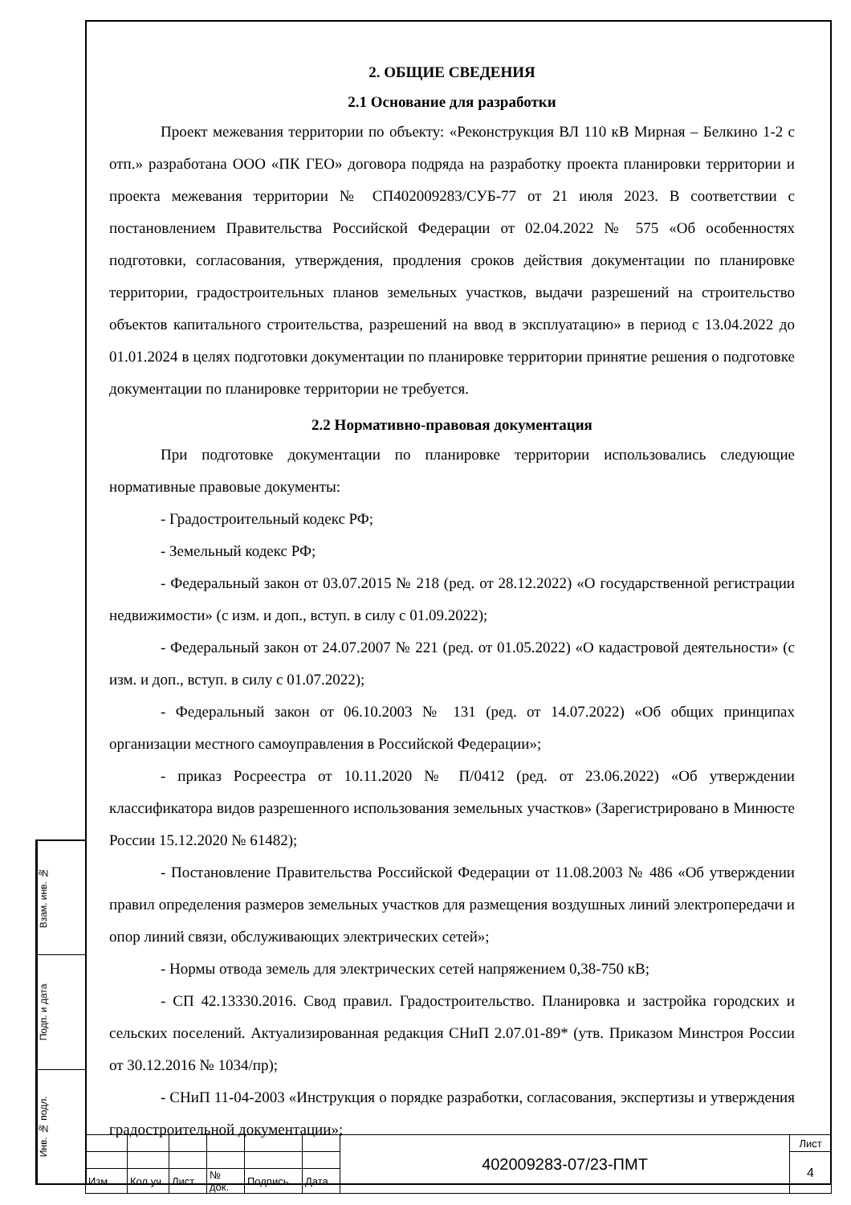2. ОБЩИЕ СВЕДЕНИЯ
2.1 Основание для разработки
Проект межевания территории по объекту: «Реконструкция ВЛ 110 кВ Мирная – Белкино 1-2 с отп.» разработана ООО «ПК ГЕО» договора подряда на разработку проекта планировки территории и проекта межевания территории № СП402009283/СУБ-77 от 21 июля 2023. В соответствии с постановлением Правительства Российской Федерации от 02.04.2022 № 575 «Об особенностях подготовки, согласования, утверждения, продления сроков действия документации по планировке территории, градостроительных планов земельных участков, выдачи разрешений на строительство объектов капитального строительства, разрешений на ввод в эксплуатацию» в период с 13.04.2022 до 01.01.2024 в целях подготовки документации по планировке территории принятие решения о подготовке документации по планировке территории не требуется.
2.2 Нормативно-правовая документация
При подготовке документации по планировке территории использовались следующие нормативные правовые документы:
- Градостроительный кодекс РФ;
- Земельный кодекс РФ;
- Федеральный закон от 03.07.2015 № 218 (ред. от 28.12.2022) «О государственной регистрации недвижимости» (с изм. и доп., вступ. в силу с 01.09.2022);
- Федеральный закон от 24.07.2007 № 221 (ред. от 01.05.2022) «О кадастровой деятельности» (с изм. и доп., вступ. в силу с 01.07.2022);
- Федеральный закон от 06.10.2003 № 131 (ред. от 14.07.2022) «Об общих принципах организации местного самоуправления в Российской Федерации»;
- приказ Росреестра от 10.11.2020 № П/0412 (ред. от 23.06.2022) «Об утверждении классификатора видов разрешенного использования земельных участков» (Зарегистрировано в Минюсте России 15.12.2020 № 61482);
- Постановление Правительства Российской Федерации от 11.08.2003 № 486 «Об утверждении правил определения размеров земельных участков для размещения воздушных линий электропередачи и опор линий связи, обслуживающих электрических сетей»;
- Нормы отвода земель для электрических сетей напряжением 0,38-750 кВ;
- СП 42.13330.2016. Свод правил. Градостроительство. Планировка и застройка городских и сельских поселений. Актуализированная редакция СНиП 2.07.01-89* (утв. Приказом Минстроя России от 30.12.2016 № 1034/пр);
- СНиП 11-04-2003 «Инструкция о порядке разработки, согласования, экспертизы и утверждения градостроительной документации»;
Взам. инв. №
Подп. и дата
Инв. № подл.
| | | | | | | 402009283-07/23-ПМТ | Лист |
| | | | | | | | 4 |
| Изм. | Кол.уч. | Лист | № док. | Подпись | Дата | | |